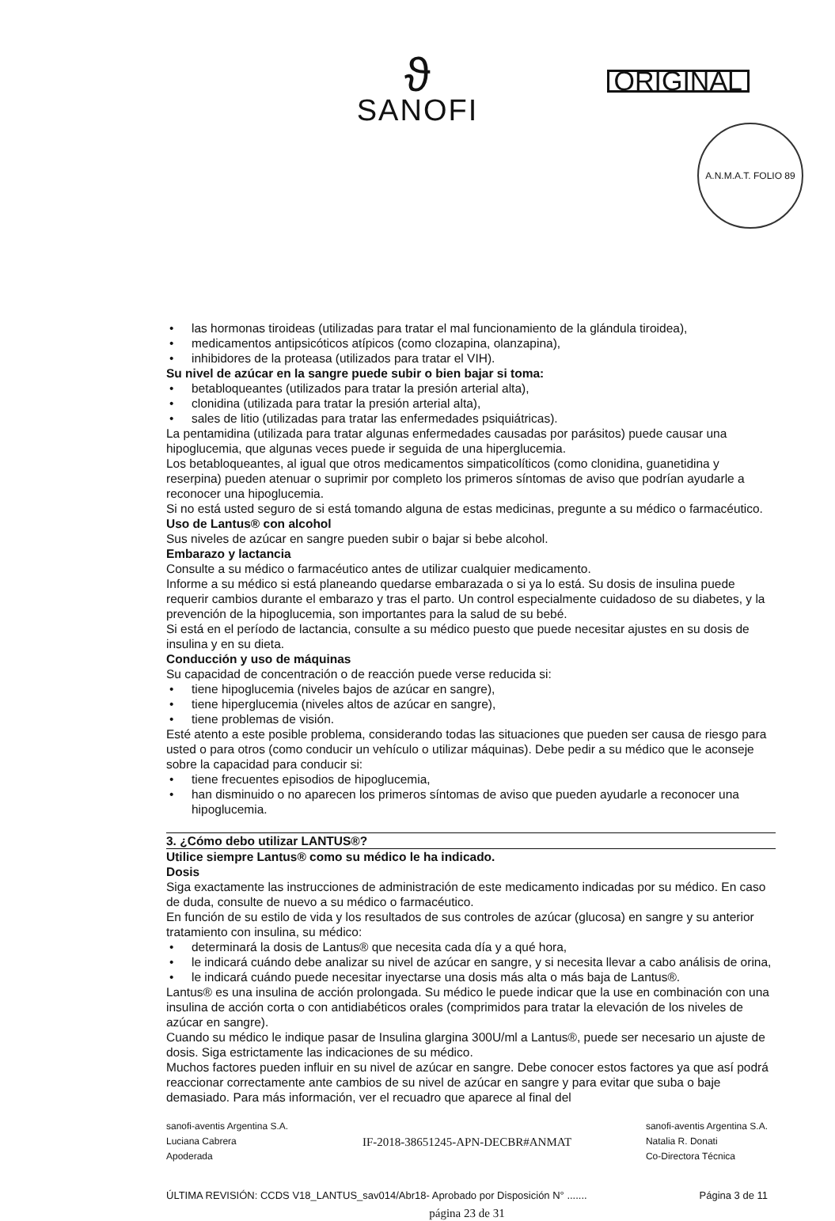ϑ
SANOFI
ORIGINAL
A.N.M.A.T. FOLIO 89
• las hormonas tiroideas (utilizadas para tratar el mal funcionamiento de la glándula tiroidea),
• medicamentos antipsicóticos atípicos (como clozapina, olanzapina),
• inhibidores de la proteasa (utilizados para tratar el VIH).
Su nivel de azúcar en la sangre puede subir o bien bajar si toma:
• betabloqueantes (utilizados para tratar la presión arterial alta),
• clonidina (utilizada para tratar la presión arterial alta),
• sales de litio (utilizadas para tratar las enfermedades psiquiátricas).
La pentamidina (utilizada para tratar algunas enfermedades causadas por parásitos) puede causar una hipoglucemia, que algunas veces puede ir seguida de una hiperglucemia.
Los betabloqueantes, al igual que otros medicamentos simpaticolíticos (como clonidina, guanetidina y reserpina) pueden atenuar o suprimir por completo los primeros síntomas de aviso que podrían ayudarle a reconocer una hipoglucemia.
Si no está usted seguro de si está tomando alguna de estas medicinas, pregunte a su médico o farmacéutico.
Uso de Lantus® con alcohol
Sus niveles de azúcar en sangre pueden subir o bajar si bebe alcohol.
Embarazo y lactancia
Consulte a su médico o farmacéutico antes de utilizar cualquier medicamento.
Informe a su médico si está planeando quedarse embarazada o si ya lo está. Su dosis de insulina puede requerir cambios durante el embarazo y tras el parto. Un control especialmente cuidadoso de su diabetes, y la prevención de la hipoglucemia, son importantes para la salud de su bebé.
Si está en el período de lactancia, consulte a su médico puesto que puede necesitar ajustes en su dosis de insulina y en su dieta.
Conducción y uso de máquinas
Su capacidad de concentración o de reacción puede verse reducida si:
• tiene hipoglucemia (niveles bajos de azúcar en sangre),
• tiene hiperglucemia (niveles altos de azúcar en sangre),
• tiene problemas de visión.
Esté atento a este posible problema, considerando todas las situaciones que pueden ser causa de riesgo para usted o para otros (como conducir un vehículo o utilizar máquinas). Debe pedir a su médico que le aconseje sobre la capacidad para conducir si:
• tiene frecuentes episodios de hipoglucemia,
• han disminuido o no aparecen los primeros síntomas de aviso que pueden ayudarle a reconocer una hipoglucemia.
3. ¿Cómo debo utilizar LANTUS®?
Utilice siempre Lantus® como su médico le ha indicado.
Dosis
Siga exactamente las instrucciones de administración de este medicamento indicadas por su médico. En caso de duda, consulte de nuevo a su médico o farmacéutico.
En función de su estilo de vida y los resultados de sus controles de azúcar (glucosa) en sangre y su anterior tratamiento con insulina, su médico:
• determinará la dosis de Lantus® que necesita cada día y a qué hora,
• le indicará cuándo debe analizar su nivel de azúcar en sangre, y si necesita llevar a cabo análisis de orina,
• le indicará cuándo puede necesitar inyectarse una dosis más alta o más baja de Lantus®.
Lantus® es una insulina de acción prolongada. Su médico le puede indicar que la use en combinación con una insulina de acción corta o con antidiabéticos orales (comprimidos para tratar la elevación de los niveles de azúcar en sangre).
Cuando su médico le indique pasar de Insulina glargina 300U/ml a Lantus®, puede ser necesario un ajuste de dosis. Siga estrictamente las indicaciones de su médico.
Muchos factores pueden influir en su nivel de azúcar en sangre. Debe conocer estos factores ya que así podrá reaccionar correctamente ante cambios de su nivel de azúcar en sangre y para evitar que suba o baje demasiado. Para más información, ver el recuadro que aparece al final del
sanofi-aventis Argentina S.A.
Luciana Cabrera
Apoderada
IF-2018-38651245-APN-DECBR#ANMAT
sanofi-aventis Argentina S.A.
Natalia R. Donati
Co-Directora Técnica
ÚLTIMA REVISIÓN: CCDS V18_LANTUS_sav014/Abr18- Aprobado por Disposición N° ....... Página 3 de 11
página 23 de 31